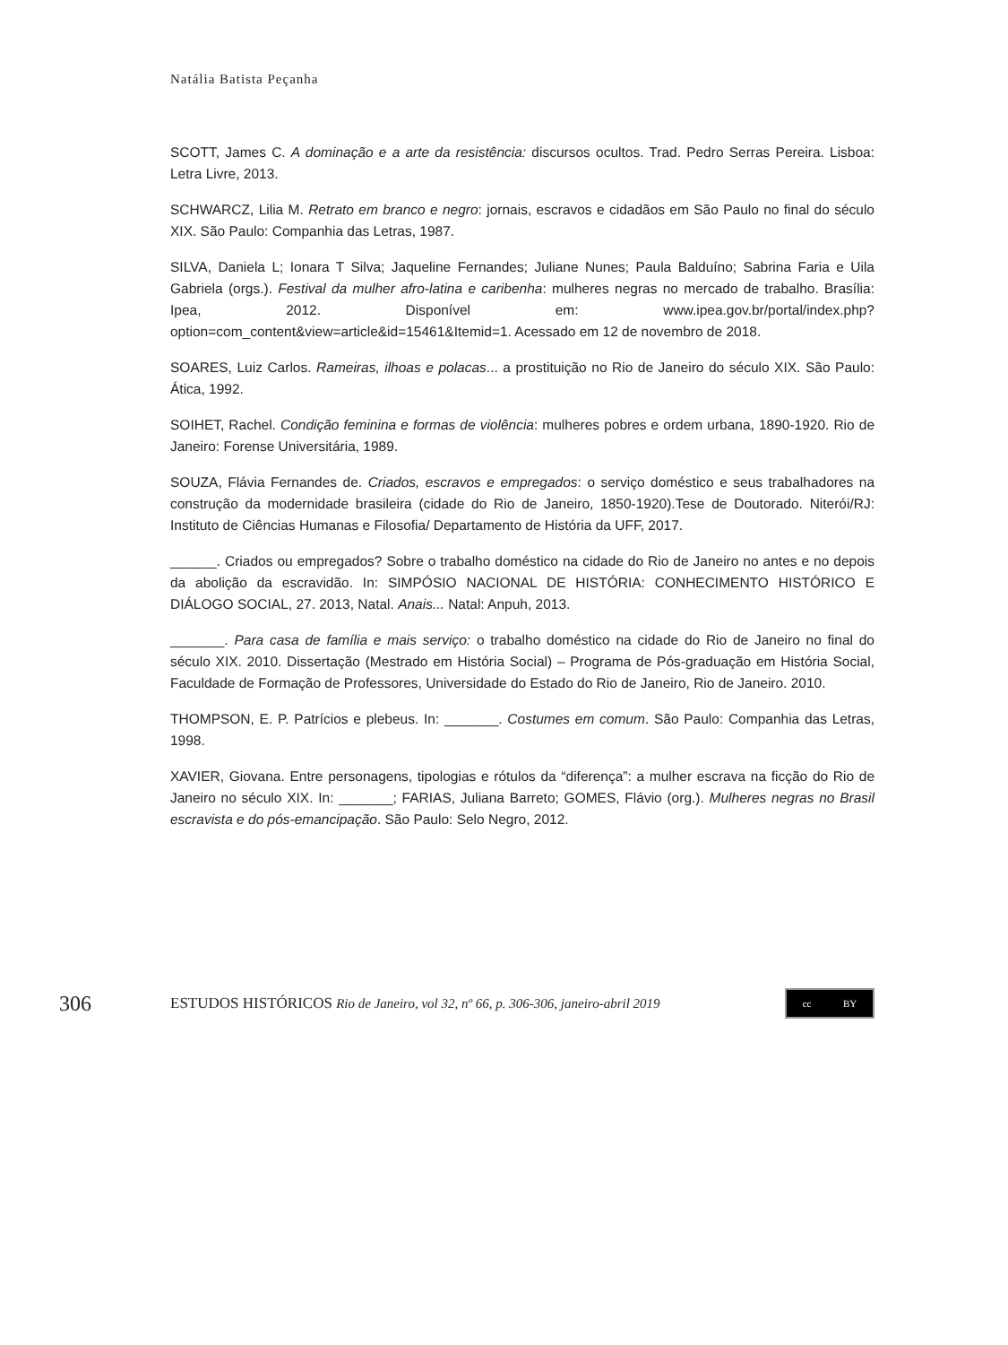Natália Batista Peçanha
SCOTT, James C. A dominação e a arte da resistência: discursos ocultos. Trad. Pedro Serras Pereira. Lisboa: Letra Livre, 2013.
SCHWARCZ, Lilia M. Retrato em branco e negro: jornais, escravos e cidadãos em São Paulo no final do século XIX. São Paulo: Companhia das Letras, 1987.
SILVA, Daniela L; Ionara T Silva; Jaqueline Fernandes; Juliane Nunes; Paula Balduíno; Sabrina Faria e Uila Gabriela (orgs.). Festival da mulher afro-latina e caribenha: mulheres negras no mercado de trabalho. Brasília: Ipea, 2012. Disponível em: www.ipea.gov.br/portal/index.php?option=com_content&view=article&id=15461&Itemid=1. Acessado em 12 de novembro de 2018.
SOARES, Luiz Carlos. Rameiras, ilhoas e polacas... a prostituição no Rio de Janeiro do século XIX. São Paulo: Ática, 1992.
SOIHET, Rachel. Condição feminina e formas de violência: mulheres pobres e ordem urbana, 1890-1920. Rio de Janeiro: Forense Universitária, 1989.
SOUZA, Flávia Fernandes de. Criados, escravos e empregados: o serviço doméstico e seus trabalhadores na construção da modernidade brasileira (cidade do Rio de Janeiro, 1850-1920).Tese de Doutorado. Niterói/RJ: Instituto de Ciências Humanas e Filosofia/ Departamento de História da UFF, 2017.
______. Criados ou empregados? Sobre o trabalho doméstico na cidade do Rio de Janeiro no antes e no depois da abolição da escravidão. In: SIMPÓSIO NACIONAL DE HISTÓRIA: CONHECIMENTO HISTÓRICO E DIÁLOGO SOCIAL, 27. 2013, Natal. Anais... Natal: Anpuh, 2013.
_______. Para casa de família e mais serviço: o trabalho doméstico na cidade do Rio de Janeiro no final do século XIX. 2010. Dissertação (Mestrado em História Social) – Programa de Pós-graduação em História Social, Faculdade de Formação de Professores, Universidade do Estado do Rio de Janeiro, Rio de Janeiro. 2010.
THOMPSON, E. P. Patrícios e plebeus. In: _______. Costumes em comum. São Paulo: Companhia das Letras, 1998.
XAVIER, Giovana. Entre personagens, tipologias e rótulos da “diferença”: a mulher escrava na ficção do Rio de Janeiro no século XIX. In: _______; FARIAS, Juliana Barreto; GOMES, Flávio (org.). Mulheres negras no Brasil escravista e do pós-emancipação. São Paulo: Selo Negro, 2012.
306
ESTUDOS HISTÓRICOS Rio de Janeiro, vol 32, nº 66, p. 306-306, janeiro-abril 2019
cc BY